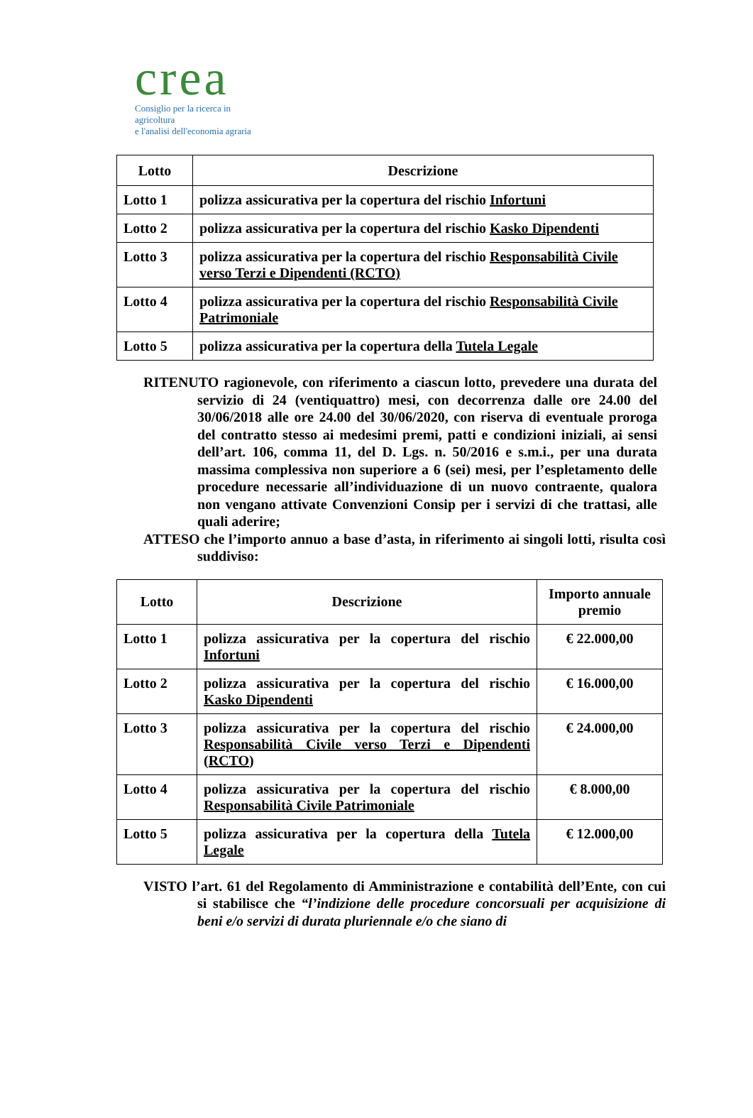crea
Consiglio per la ricerca in agricoltura
e l'analisi dell'economia agraria
| Lotto | Descrizione |
| --- | --- |
| Lotto 1 | polizza assicurativa per la copertura del rischio Infortuni |
| Lotto 2 | polizza assicurativa per la copertura del rischio Kasko Dipendenti |
| Lotto 3 | polizza assicurativa per la copertura del rischio Responsabilità Civile verso Terzi e Dipendenti (RCTO) |
| Lotto 4 | polizza assicurativa per la copertura del rischio Responsabilità Civile Patrimoniale |
| Lotto 5 | polizza assicurativa per la copertura della Tutela Legale |
RITENUTO ragionevole, con riferimento a ciascun lotto, prevedere una durata del servizio di 24 (ventiquattro) mesi, con decorrenza dalle ore 24.00 del 30/06/2018 alle ore 24.00 del 30/06/2020, con riserva di eventuale proroga del contratto stesso ai medesimi premi, patti e condizioni iniziali, ai sensi dell’art. 106, comma 11, del D. Lgs. n. 50/2016 e s.m.i., per una durata massima complessiva non superiore a 6 (sei) mesi, per l’espletamento delle procedure necessarie all’individuazione di un nuovo contraente, qualora non vengano attivate Convenzioni Consip per i servizi di che trattasi, alle quali aderire;
ATTESO che l’importo annuo a base d’asta, in riferimento ai singoli lotti, risulta così suddiviso:
| Lotto | Descrizione | Importo annuale premio |
| --- | --- | --- |
| Lotto 1 | polizza assicurativa per la copertura del rischio Infortuni | € 22.000,00 |
| Lotto 2 | polizza assicurativa per la copertura del rischio Kasko Dipendenti | € 16.000,00 |
| Lotto 3 | polizza assicurativa per la copertura del rischio Responsabilità Civile verso Terzi e Dipendenti (RCTO) | € 24.000,00 |
| Lotto 4 | polizza assicurativa per la copertura del rischio Responsabilità Civile Patrimoniale | € 8.000,00 |
| Lotto 5 | polizza assicurativa per la copertura della Tutela Legale | € 12.000,00 |
VISTO l’art. 61 del Regolamento di Amministrazione e contabilità dell’Ente, con cui si stabilisce che “l’indizione delle procedure concorsuali per acquisizione di beni e/o servizi di durata pluriennale e/o che siano di